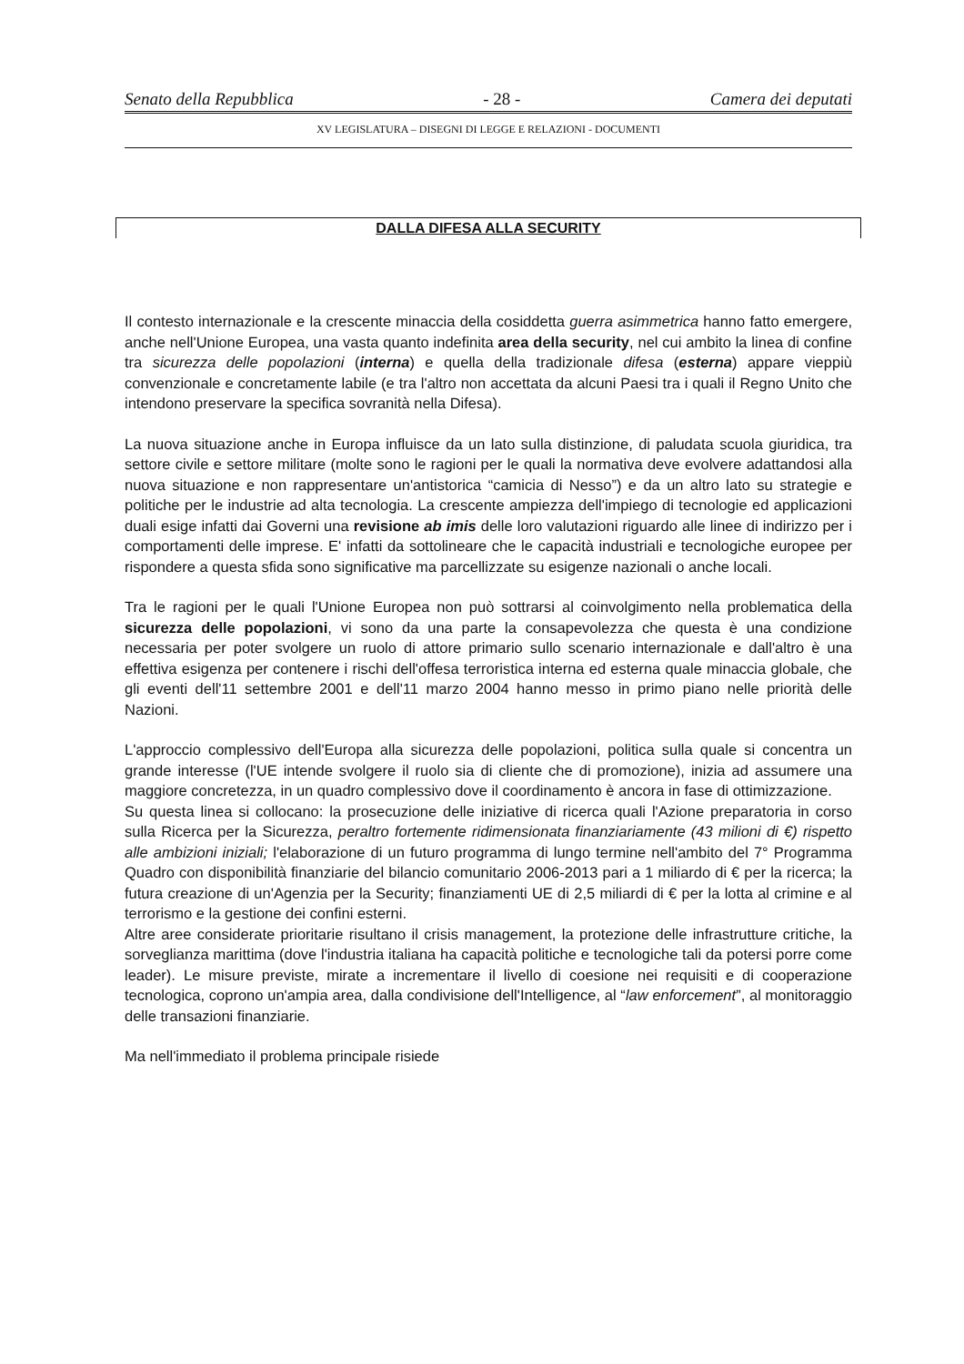Senato della Repubblica - 28 - Camera dei deputati
XV LEGISLATURA – DISEGNI DI LEGGE E RELAZIONI - DOCUMENTI
DALLA DIFESA ALLA SECURITY
Il contesto internazionale e la crescente minaccia della cosiddetta guerra asimmetrica hanno fatto emergere, anche nell'Unione Europea, una vasta quanto indefinita area della security, nel cui ambito la linea di confine tra sicurezza delle popolazioni (interna) e quella della tradizionale difesa (esterna) appare vieppiù convenzionale e concretamente labile (e tra l'altro non accettata da alcuni Paesi tra i quali il Regno Unito che intendono preservare la specifica sovranità nella Difesa).
La nuova situazione anche in Europa influisce da un lato sulla distinzione, di paludata scuola giuridica, tra settore civile e settore militare (molte sono le ragioni per le quali la normativa deve evolvere adattandosi alla nuova situazione e non rappresentare un'antistorica “camicia di Nesso”) e da un altro lato su strategie e politiche per le industrie ad alta tecnologia. La crescente ampiezza dell'impiego di tecnologie ed applicazioni duali esige infatti dai Governi una revisione ab imis delle loro valutazioni riguardo alle linee di indirizzo per i comportamenti delle imprese. E' infatti da sottolineare che le capacità industriali e tecnologiche europee per rispondere a questa sfida sono significative ma parcellizzate su esigenze nazionali o anche locali.
Tra le ragioni per le quali l'Unione Europea non può sottrarsi al coinvolgimento nella problematica della sicurezza delle popolazioni, vi sono da una parte la consapevolezza che questa è una condizione necessaria per poter svolgere un ruolo di attore primario sullo scenario internazionale e dall'altro è una effettiva esigenza per contenere i rischi dell'offesa terroristica interna ed esterna quale minaccia globale, che gli eventi dell'11 settembre 2001 e dell'11 marzo 2004 hanno messo in primo piano nelle priorità delle Nazioni.
L'approccio complessivo dell'Europa alla sicurezza delle popolazioni, politica sulla quale si concentra un grande interesse (l'UE intende svolgere il ruolo sia di cliente che di promozione), inizia ad assumere una maggiore concretezza, in un quadro complessivo dove il coordinamento è ancora in fase di ottimizzazione.
Su questa linea si collocano: la prosecuzione delle iniziative di ricerca quali l'Azione preparatoria in corso sulla Ricerca per la Sicurezza, peraltro fortemente ridimensionata finanziariamente (43 milioni di €) rispetto alle ambizioni iniziali; l'elaborazione di un futuro programma di lungo termine nell'ambito del 7° Programma Quadro con disponibilità finanziarie del bilancio comunitario 2006-2013 pari a 1 miliardo di € per la ricerca; la futura creazione di un'Agenzia per la Security; finanziamenti UE di 2,5 miliardi di € per la lotta al crimine e al terrorismo e la gestione dei confini esterni.
Altre aree considerate prioritarie risultano il crisis management, la protezione delle infrastrutture critiche, la sorveglianza marittima (dove l'industria italiana ha capacità politiche e tecnologiche tali da potersi porre come leader). Le misure previste, mirate a incrementare il livello di coesione nei requisiti e di cooperazione tecnologica, coprono un'ampia area, dalla condivisione dell'Intelligence, al “law enforcement”, al monitoraggio delle transazioni finanziarie.
Ma nell'immediato il problema principale risiede